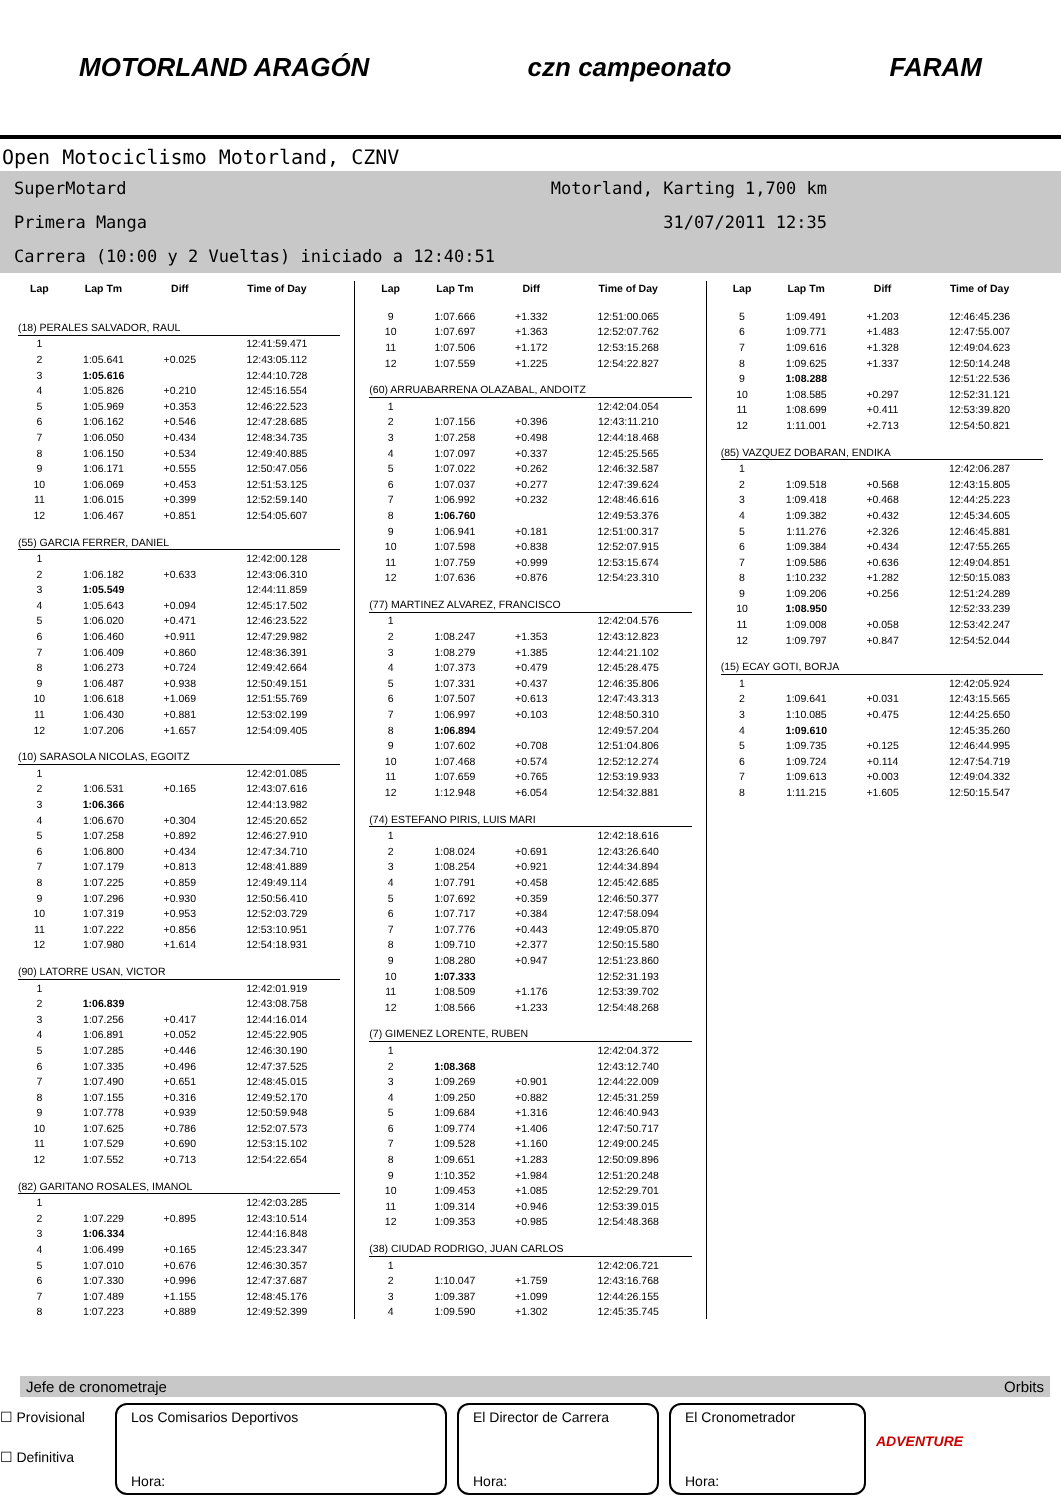MOTORLAND ARAGÓN czn campeonato FARAM
Open Motociclismo Motorland, CZNV
SuperMotard
Primera Manga
Carrera (10:00 y 2 Vueltas) iniciado a 12:40:51
Motorland, Karting 1,700 km
31/07/2011 12:35
| Lap | Lap Tm | Diff | Time of Day |
| --- | --- | --- | --- |
| (18) PERALES SALVADOR, RAUL | | | |
| 1 | | | 12:41:59.471 |
| 2 | 1:05.641 | +0.025 | 12:43:05.112 |
| 3 | 1:05.616 | | 12:44:10.728 |
| 4 | 1:05.826 | +0.210 | 12:45:16.554 |
| 5 | 1:05.969 | +0.353 | 12:46:22.523 |
| 6 | 1:06.162 | +0.546 | 12:47:28.685 |
| 7 | 1:06.050 | +0.434 | 12:48:34.735 |
| 8 | 1:06.150 | +0.534 | 12:49:40.885 |
| 9 | 1:06.171 | +0.555 | 12:50:47.056 |
| 10 | 1:06.069 | +0.453 | 12:51:53.125 |
| 11 | 1:06.015 | +0.399 | 12:52:59.140 |
| 12 | 1:06.467 | +0.851 | 12:54:05.607 |
| (55) GARCIA FERRER, DANIEL | | | |
| 1 | | | 12:42:00.128 |
| 2 | 1:06.182 | +0.633 | 12:43:06.310 |
| 3 | 1:05.549 | | 12:44:11.859 |
| 4 | 1:05.643 | +0.094 | 12:45:17.502 |
| 5 | 1:06.020 | +0.471 | 12:46:23.522 |
| 6 | 1:06.460 | +0.911 | 12:47:29.982 |
| 7 | 1:06.409 | +0.860 | 12:48:36.391 |
| 8 | 1:06.273 | +0.724 | 12:49:42.664 |
| 9 | 1:06.487 | +0.938 | 12:50:49.151 |
| 10 | 1:06.618 | +1.069 | 12:51:55.769 |
| 11 | 1:06.430 | +0.881 | 12:53:02.199 |
| 12 | 1:07.206 | +1.657 | 12:54:09.405 |
| (10) SARASOLA NICOLAS, EGOITZ | | | |
| 1 | | | 12:42:01.085 |
| 2 | 1:06.531 | +0.165 | 12:43:07.616 |
| 3 | 1:06.366 | | 12:44:13.982 |
| 4 | 1:06.670 | +0.304 | 12:45:20.652 |
| 5 | 1:07.258 | +0.892 | 12:46:27.910 |
| 6 | 1:06.800 | +0.434 | 12:47:34.710 |
| 7 | 1:07.179 | +0.813 | 12:48:41.889 |
| 8 | 1:07.225 | +0.859 | 12:49:49.114 |
| 9 | 1:07.296 | +0.930 | 12:50:56.410 |
| 10 | 1:07.319 | +0.953 | 12:52:03.729 |
| 11 | 1:07.222 | +0.856 | 12:53:10.951 |
| 12 | 1:07.980 | +1.614 | 12:54:18.931 |
| (90) LATORRE USAN, VICTOR | | | |
| 1 | | | 12:42:01.919 |
| 2 | 1:06.839 | | 12:43:08.758 |
| 3 | 1:07.256 | +0.417 | 12:44:16.014 |
| 4 | 1:06.891 | +0.052 | 12:45:22.905 |
| 5 | 1:07.285 | +0.446 | 12:46:30.190 |
| 6 | 1:07.335 | +0.496 | 12:47:37.525 |
| 7 | 1:07.490 | +0.651 | 12:48:45.015 |
| 8 | 1:07.155 | +0.316 | 12:49:52.170 |
| 9 | 1:07.778 | +0.939 | 12:50:59.948 |
| 10 | 1:07.625 | +0.786 | 12:52:07.573 |
| 11 | 1:07.529 | +0.690 | 12:53:15.102 |
| 12 | 1:07.552 | +0.713 | 12:54:22.654 |
| (82) GARITANO ROSALES, IMANOL | | | |
| 1 | | | 12:42:03.285 |
| 2 | 1:07.229 | +0.895 | 12:43:10.514 |
| 3 | 1:06.334 | | 12:44:16.848 |
| 4 | 1:06.499 | +0.165 | 12:45:23.347 |
| 5 | 1:07.010 | +0.676 | 12:46:30.357 |
| 6 | 1:07.330 | +0.996 | 12:47:37.687 |
| 7 | 1:07.489 | +1.155 | 12:48:45.176 |
| 8 | 1:07.223 | +0.889 | 12:49:52.399 |
| Lap | Lap Tm | Diff | Time of Day |
| --- | --- | --- | --- |
| 9 | 1:07.666 | +1.332 | 12:51:00.065 |
| 10 | 1:07.697 | +1.363 | 12:52:07.762 |
| 11 | 1:07.506 | +1.172 | 12:53:15.268 |
| 12 | 1:07.559 | +1.225 | 12:54:22.827 |
| (60) ARRUABARRENA OLAZABAL, ANDOITZ | | | |
| 1 | | | 12:42:04.054 |
| 2 | 1:07.156 | +0.396 | 12:43:11.210 |
| 3 | 1:07.258 | +0.498 | 12:44:18.468 |
| 4 | 1:07.097 | +0.337 | 12:45:25.565 |
| 5 | 1:07.022 | +0.262 | 12:46:32.587 |
| 6 | 1:07.037 | +0.277 | 12:47:39.624 |
| 7 | 1:06.992 | +0.232 | 12:48:46.616 |
| 8 | 1:06.760 | | 12:49:53.376 |
| 9 | 1:06.941 | +0.181 | 12:51:00.317 |
| 10 | 1:07.598 | +0.838 | 12:52:07.915 |
| 11 | 1:07.759 | +0.999 | 12:53:15.674 |
| 12 | 1:07.636 | +0.876 | 12:54:23.310 |
| (77) MARTINEZ ALVAREZ, FRANCISCO | | | |
| 1 | | | 12:42:04.576 |
| 2 | 1:08.247 | +1.353 | 12:43:12.823 |
| 3 | 1:08.279 | +1.385 | 12:44:21.102 |
| 4 | 1:07.373 | +0.479 | 12:45:28.475 |
| 5 | 1:07.331 | +0.437 | 12:46:35.806 |
| 6 | 1:07.507 | +0.613 | 12:47:43.313 |
| 7 | 1:06.997 | +0.103 | 12:48:50.310 |
| 8 | 1:06.894 | | 12:49:57.204 |
| 9 | 1:07.602 | +0.708 | 12:51:04.806 |
| 10 | 1:07.468 | +0.574 | 12:52:12.274 |
| 11 | 1:07.659 | +0.765 | 12:53:19.933 |
| 12 | 1:12.948 | +6.054 | 12:54:32.881 |
| (74) ESTEFANO PIRIS, LUIS MARI | | | |
| 1 | | | 12:42:18.616 |
| 2 | 1:08.024 | +0.691 | 12:43:26.640 |
| 3 | 1:08.254 | +0.921 | 12:44:34.894 |
| 4 | 1:07.791 | +0.458 | 12:45:42.685 |
| 5 | 1:07.692 | +0.359 | 12:46:50.377 |
| 6 | 1:07.717 | +0.384 | 12:47:58.094 |
| 7 | 1:07.776 | +0.443 | 12:49:05.870 |
| 8 | 1:09.710 | +2.377 | 12:50:15.580 |
| 9 | 1:08.280 | +0.947 | 12:51:23.860 |
| 10 | 1:07.333 | | 12:52:31.193 |
| 11 | 1:08.509 | +1.176 | 12:53:39.702 |
| 12 | 1:08.566 | +1.233 | 12:54:48.268 |
| (7) GIMENEZ LORENTE, RUBEN | | | |
| 1 | | | 12:42:04.372 |
| 2 | 1:08.368 | | 12:43:12.740 |
| 3 | 1:09.269 | +0.901 | 12:44:22.009 |
| 4 | 1:09.250 | +0.882 | 12:45:31.259 |
| 5 | 1:09.684 | +1.316 | 12:46:40.943 |
| 6 | 1:09.774 | +1.406 | 12:47:50.717 |
| 7 | 1:09.528 | +1.160 | 12:49:00.245 |
| 8 | 1:09.651 | +1.283 | 12:50:09.896 |
| 9 | 1:10.352 | +1.984 | 12:51:20.248 |
| 10 | 1:09.453 | +1.085 | 12:52:29.701 |
| 11 | 1:09.314 | +0.946 | 12:53:39.015 |
| 12 | 1:09.353 | +0.985 | 12:54:48.368 |
| (38) CIUDAD RODRIGO, JUAN CARLOS | | | |
| 1 | | | 12:42:06.721 |
| 2 | 1:10.047 | +1.759 | 12:43:16.768 |
| 3 | 1:09.387 | +1.099 | 12:44:26.155 |
| 4 | 1:09.590 | +1.302 | 12:45:35.745 |
| Lap | Lap Tm | Diff | Time of Day |
| --- | --- | --- | --- |
| 5 | 1:09.491 | +1.203 | 12:46:45.236 |
| 6 | 1:09.771 | +1.483 | 12:47:55.007 |
| 7 | 1:09.616 | +1.328 | 12:49:04.623 |
| 8 | 1:09.625 | +1.337 | 12:50:14.248 |
| 9 | 1:08.288 | | 12:51:22.536 |
| 10 | 1:08.585 | +0.297 | 12:52:31.121 |
| 11 | 1:08.699 | +0.411 | 12:53:39.820 |
| 12 | 1:11.001 | +2.713 | 12:54:50.821 |
| (85) VAZQUEZ DOBARAN, ENDIKA | | | |
| 1 | | | 12:42:06.287 |
| 2 | 1:09.518 | +0.568 | 12:43:15.805 |
| 3 | 1:09.418 | +0.468 | 12:44:25.223 |
| 4 | 1:09.382 | +0.432 | 12:45:34.605 |
| 5 | 1:11.276 | +2.326 | 12:46:45.881 |
| 6 | 1:09.384 | +0.434 | 12:47:55.265 |
| 7 | 1:09.586 | +0.636 | 12:49:04.851 |
| 8 | 1:10.232 | +1.282 | 12:50:15.083 |
| 9 | 1:09.206 | +0.256 | 12:51:24.289 |
| 10 | 1:08.950 | | 12:52:33.239 |
| 11 | 1:09.008 | +0.058 | 12:53:42.247 |
| 12 | 1:09.797 | +0.847 | 12:54:52.044 |
| (15) ECAY GOTI, BORJA | | | |
| 1 | | | 12:42:05.924 |
| 2 | 1:09.641 | +0.031 | 12:43:15.565 |
| 3 | 1:10.085 | +0.475 | 12:44:25.650 |
| 4 | 1:09.610 | | 12:45:35.260 |
| 5 | 1:09.735 | +0.125 | 12:46:44.995 |
| 6 | 1:09.724 | +0.114 | 12:47:54.719 |
| 7 | 1:09.613 | +0.003 | 12:49:04.332 |
| 8 | 1:11.215 | +1.605 | 12:50:15.547 |
Jefe de cronometraje Orbits
☐ Provisional
☐ Definitiva
Los Comisarios Deportivos
Hora:
El Director de Carrera
Hora:
El Cronometrador
Hora:
ADVENTURE